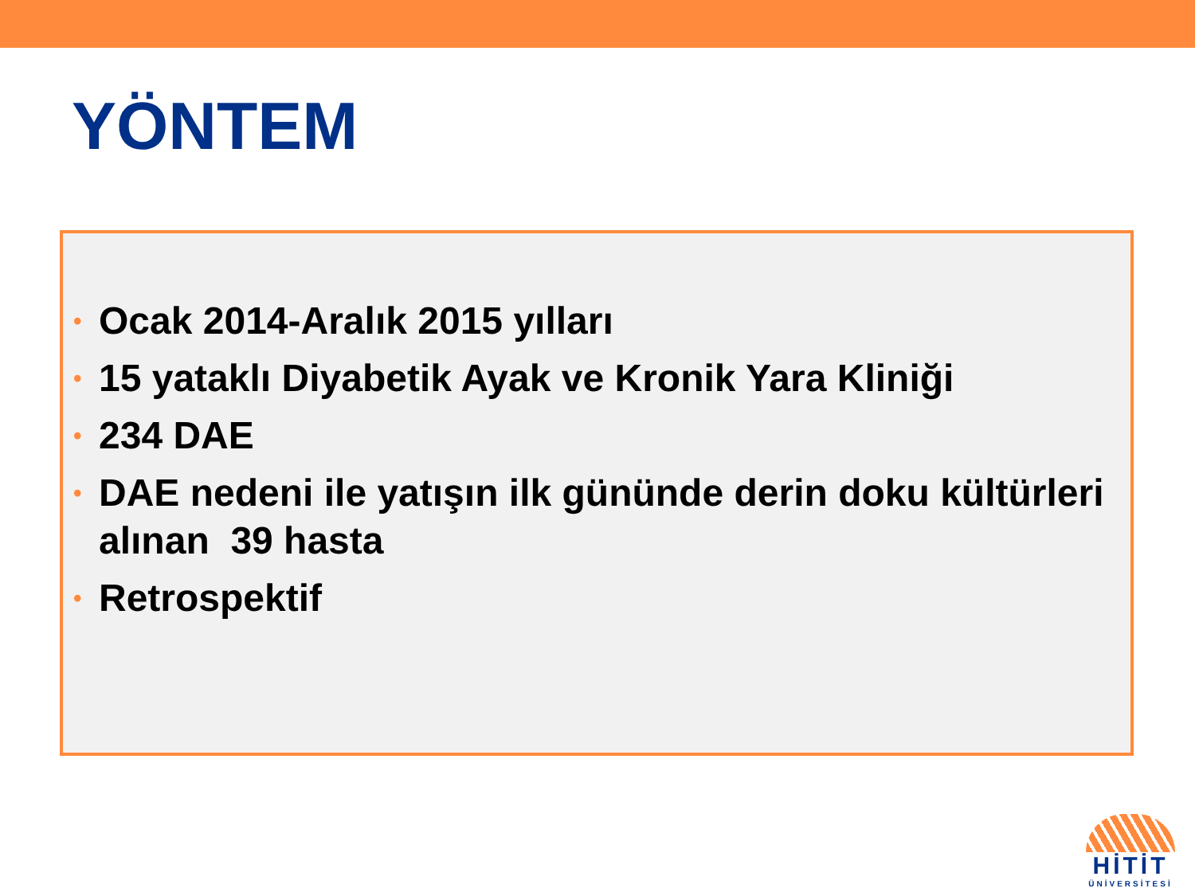YÖNTEM
• Ocak 2014-Aralık 2015 yılları
• 15 yataklı Diyabetik Ayak ve Kronik Yara Kliniği
• 234 DAE
• DAE nedeni ile yatışın ilk gününde derin doku kültürleri alınan 39 hasta
• Retrospektif
HİTİT
ÜNİVERSİTESİ